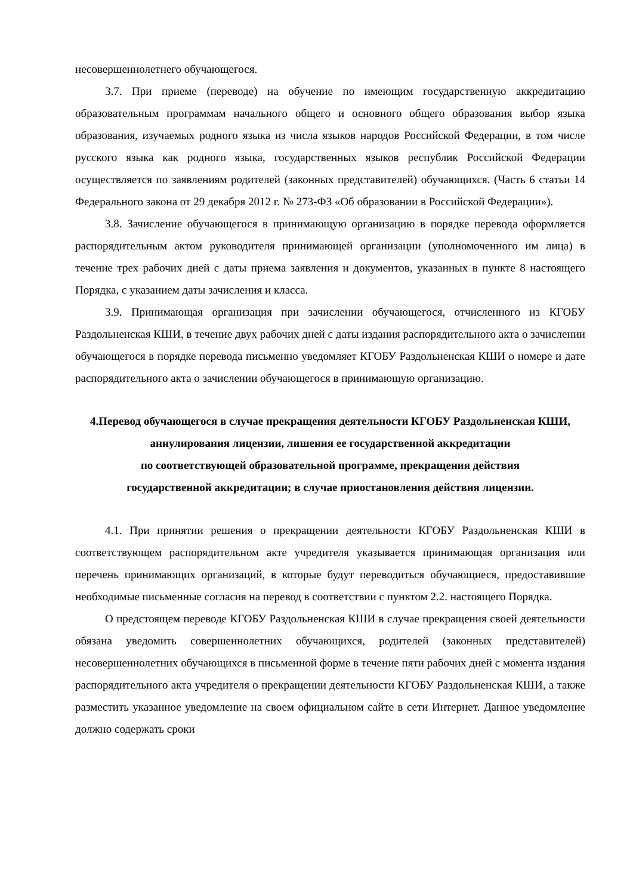несовершеннолетнего обучающегося.
3.7. При приеме (переводе) на обучение по имеющим государственную аккредитацию образовательным программам начального общего и основного общего образования выбор языка образования, изучаемых родного языка из числа языков народов Российской Федерации, в том числе русского языка как родного языка, государственных языков республик Российской Федерации осуществляется по заявлениям родителей (законных представителей) обучающихся. (Часть 6 статьи 14 Федерального закона от 29 декабря 2012 г. № 273-ФЗ «Об образовании в Российской Федерации»).
3.8. Зачисление обучающегося в принимающую организацию в порядке перевода оформляется распорядительным актом руководителя принимающей организации (уполномоченного им лица) в течение трех рабочих дней с даты приема заявления и документов, указанных в пункте 8 настоящего Порядка, с указанием даты зачисления и класса.
3.9. Принимающая организация при зачислении обучающегося, отчисленного из КГОБУ Раздольненская КШИ, в течение двух рабочих дней с даты издания распорядительного акта о зачислении обучающегося в порядке перевода письменно уведомляет КГОБУ Раздольненская КШИ о номере и дате распорядительного акта о зачислении обучающегося в принимающую организацию.
4.Перевод обучающегося в случае прекращения деятельности КГОБУ Раздольненская КШИ, аннулирования лицензии, лишения ее государственной аккредитации
по соответствующей образовательной программе, прекращения действия
государственной аккредитации; в случае приостановления действия лицензии.
4.1. При принятии решения о прекращении деятельности КГОБУ Раздольненская КШИ в соответствующем распорядительном акте учредителя указывается принимающая организация или перечень принимающих организаций, в которые будут переводиться обучающиеся, предоставившие необходимые письменные согласия на перевод в соответствии с пунктом 2.2. настоящего Порядка.
О предстоящем переводе КГОБУ Раздольненская КШИ в случае прекращения своей деятельности обязана уведомить совершеннолетних обучающихся, родителей (законных представителей) несовершеннолетних обучающихся в письменной форме в течение пяти рабочих дней с момента издания распорядительного акта учредителя о прекращении деятельности КГОБУ Раздольненская КШИ, а также разместить указанное уведомление на своем официальном сайте в сети Интернет. Данное уведомление должно содержать сроки